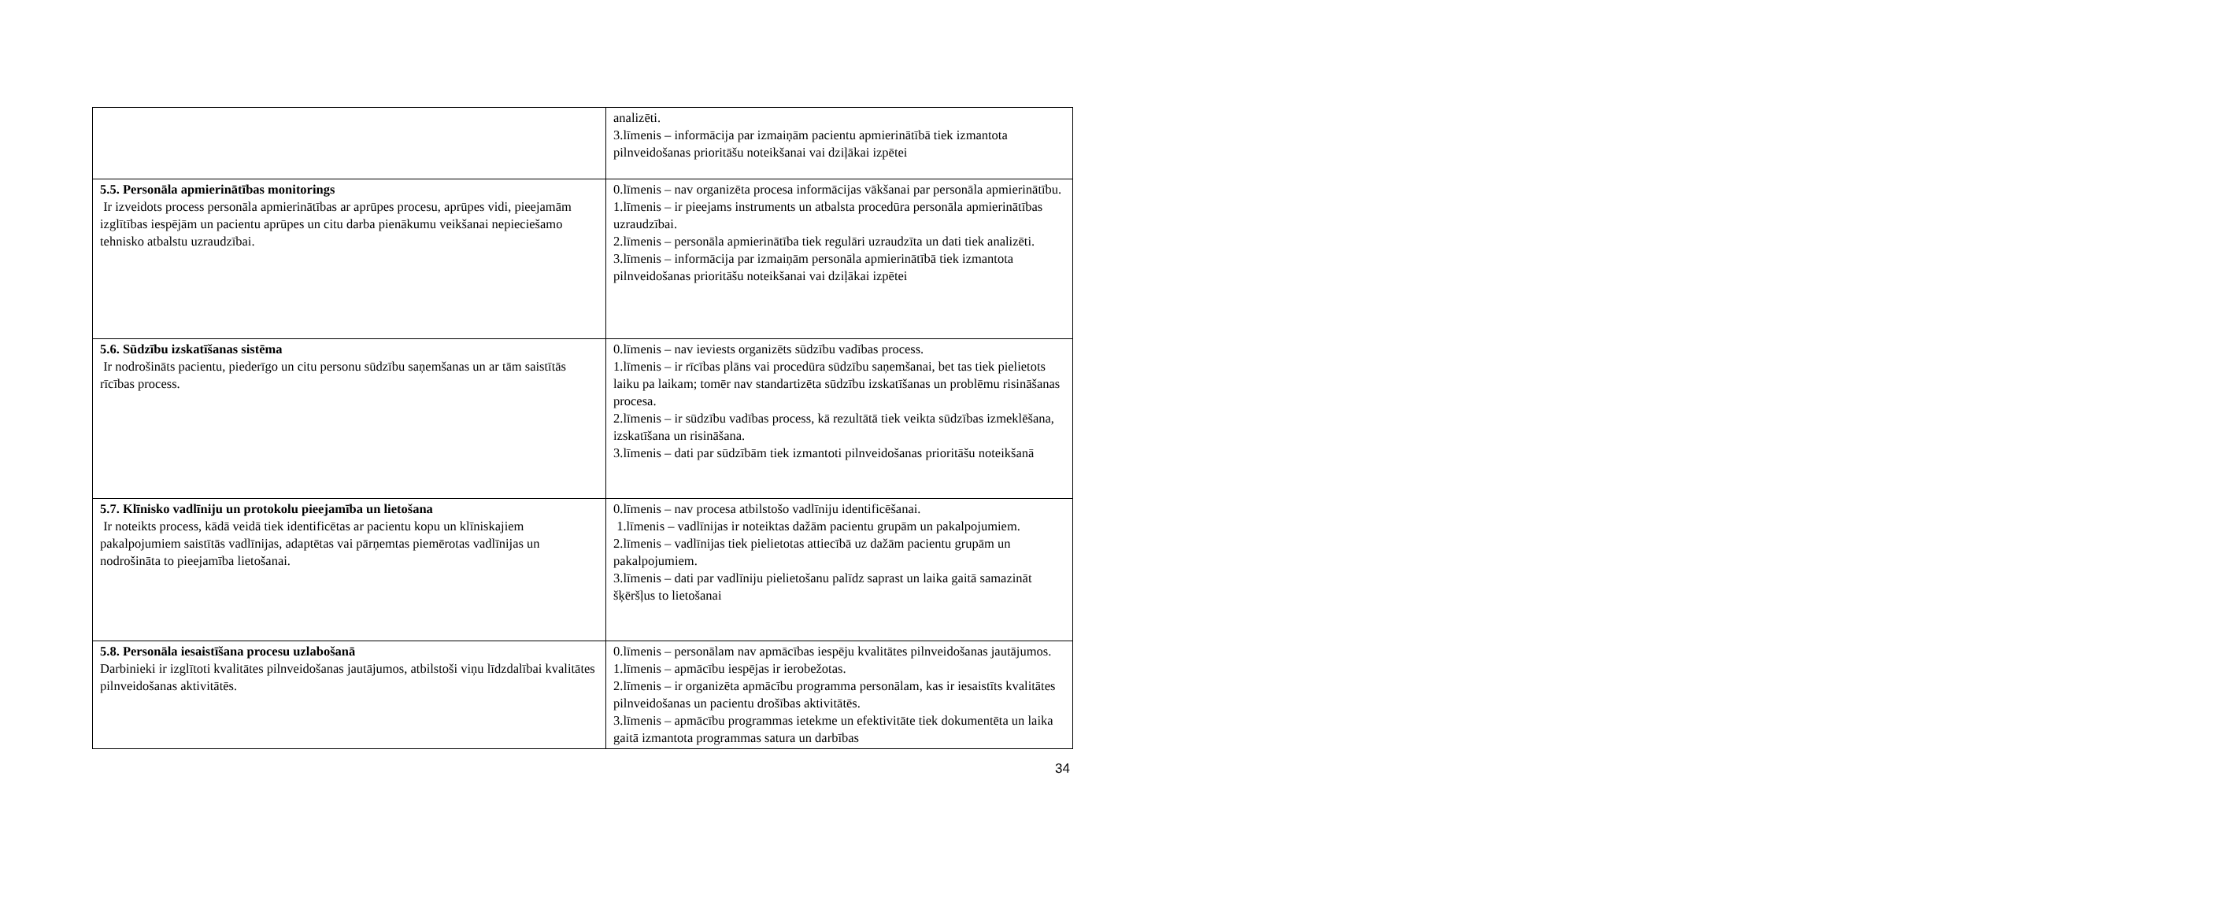| | analizēti. 3.līmenis – informācija par izmaiņām pacientu apmierinātībā tiek izmantota pilnveidošanas prioritāšu noteikšanai vai dziļākai izpētei |
| 5.5. Personāla apmierinātības monitorings Ir izveidots process personāla apmierinātības ar aprūpes procesu, aprūpes vidi, pieejamām izglītības iespējām un pacientu aprūpes un citu darba pienākumu veikšanai nepieciešamo tehnisko atbalstu uzraudzībai. | 0.līmenis – nav organizēta procesa informācijas vākšanai par personāla apmierinātību. 1.līmenis – ir pieejams instruments un atbalsta procedūra personāla apmierinātības uzraudzībai. 2.līmenis – personāla apmierinātība tiek regulāri uzraudzīta un dati tiek analizēti. 3.līmenis – informācija par izmaiņām personāla apmierinātībā tiek izmantota pilnveidošanas prioritāšu noteikšanai vai dziļākai izpētei |
| 5.6. Sūdzību izskatīšanas sistēma Ir nodrošināts pacientu, piederīgo un citu personu sūdzību saņemšanas un ar tām saistītās rīcības process. | 0.līmenis – nav ieviests organizēts sūdzību vadības process. 1.līmenis – ir rīcības plāns vai procedūra sūdzību saņemšanai, bet tas tiek pielietots laiku pa laikam; tomēr nav standartizēta sūdzību izskatīšanas un problēmu risināšanas procesa. 2.līmenis – ir sūdzību vadības process, kā rezultātā tiek veikta sūdzības izmeklēšana, izskatīšana un risināšana. 3.līmenis – dati par sūdzībām tiek izmantoti pilnveidošanas prioritāšu noteikšanā |
| 5.7. Klīnisko vadlīniju un protokolu pieejamība un lietošana Ir noteikts process, kādā veidā tiek identificētas ar pacientu kopu un klīniskajiem pakalpojumiem saistītās vadlīnijas, adaptētas vai pārņemtas piemērotas vadlīnijas un nodrošināta to pieejamība lietošanai. | 0.līmenis – nav procesa atbilstošo vadlīniju identificēšanai. 1.līmenis – vadlīnijas ir noteiktas dažām pacientu grupām un pakalpojumiem. 2.līmenis – vadlīnijas tiek pielietotas attiecībā uz dažām pacientu grupām un pakalpojumiem. 3.līmenis – dati par vadlīniju pielietošanu palīdz saprast un laika gaitā samazināt šķēršļus to lietošanai |
| 5.8. Personāla iesaistīšana procesu uzlabošanā Darbinieki ir izglītoti kvalitātes pilnveidošanas jautājumos, atbilstoši viņu līdzdalībai kvalitātes pilnveidošanas aktivitātēs. | 0.līmenis – personālam nav apmācības iespēju kvalitātes pilnveidošanas jautājumos. 1.līmenis – apmācību iespējas ir ierobežotas. 2.līmenis – ir organizēta apmācību programma personālam, kas ir iesaistīts kvalitātes pilnveidošanas un pacientu drošības aktivitātēs. 3.līmenis – apmācību programmas ietekme un efektivitāte tiek dokumentēta un laika gaitā izmantota programmas satura un darbības |
34